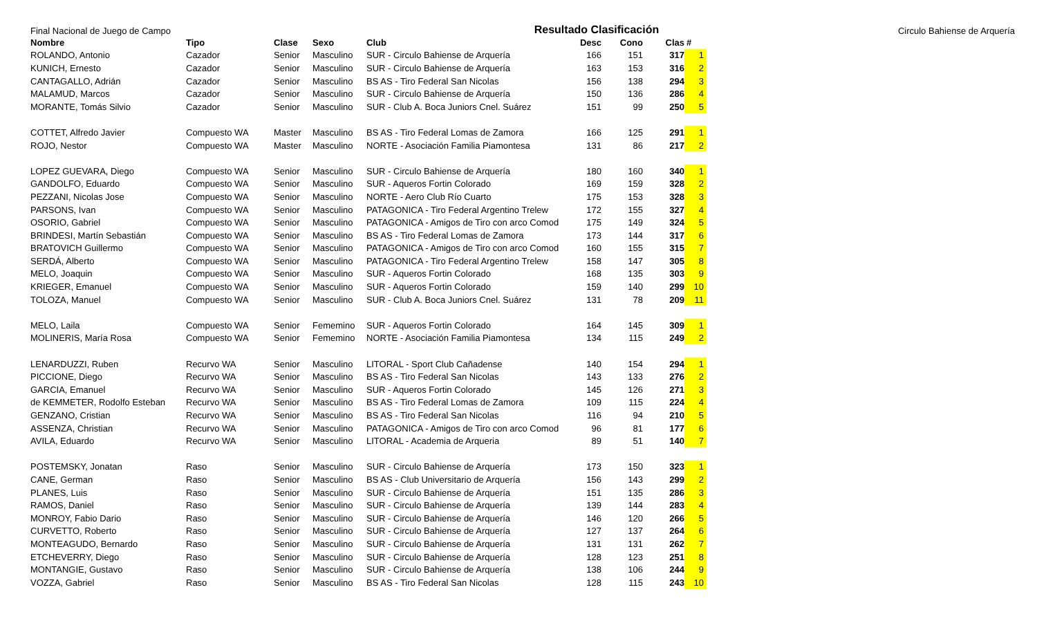Final Nacional de Juego de Campo
Resultado Clasificación
Circulo Bahiense de Arquería
| Nombre | Tipo | Clase | Sexo | Club | Desc | Cono | Clas | # |
| --- | --- | --- | --- | --- | --- | --- | --- | --- |
| ROLANDO, Antonio | Cazador | Senior | Masculino | SUR - Circulo Bahiense de Arquería | 166 | 151 | 317 | 1 |
| KUNICH, Ernesto | Cazador | Senior | Masculino | SUR - Circulo Bahiense de Arquería | 163 | 153 | 316 | 2 |
| CANTAGALLO, Adrián | Cazador | Senior | Masculino | BS AS - Tiro Federal San Nicolas | 156 | 138 | 294 | 3 |
| MALAMUD, Marcos | Cazador | Senior | Masculino | SUR - Circulo Bahiense de Arquería | 150 | 136 | 286 | 4 |
| MORANTE, Tomás Silvio | Cazador | Senior | Masculino | SUR - Club A. Boca Juniors Cnel. Suárez | 151 | 99 | 250 | 5 |
| COTTET, Alfredo Javier | Compuesto WA | Master | Masculino | BS AS - Tiro Federal Lomas de Zamora | 166 | 125 | 291 | 1 |
| ROJO, Nestor | Compuesto WA | Master | Masculino | NORTE - Asociación Familia Piamontesa | 131 | 86 | 217 | 2 |
| LOPEZ GUEVARA, Diego | Compuesto WA | Senior | Masculino | SUR - Circulo Bahiense de Arquería | 180 | 160 | 340 | 1 |
| GANDOLFO, Eduardo | Compuesto WA | Senior | Masculino | SUR - Aqueros Fortin Colorado | 169 | 159 | 328 | 2 |
| PEZZANI, Nicolas Jose | Compuesto WA | Senior | Masculino | NORTE - Aero Club Río Cuarto | 175 | 153 | 328 | 3 |
| PARSONS, Ivan | Compuesto WA | Senior | Masculino | PATAGONICA - Tiro Federal Argentino Trelew | 172 | 155 | 327 | 4 |
| OSORIO, Gabriel | Compuesto WA | Senior | Masculino | PATAGONICA - Amigos de Tiro con arco Comod | 175 | 149 | 324 | 5 |
| BRINDESI, Martín Sebastián | Compuesto WA | Senior | Masculino | BS AS - Tiro Federal Lomas de Zamora | 173 | 144 | 317 | 6 |
| BRATOVICH Guillermo | Compuesto WA | Senior | Masculino | PATAGONICA - Amigos de Tiro con arco Comod | 160 | 155 | 315 | 7 |
| SERDÁ, Alberto | Compuesto WA | Senior | Masculino | PATAGONICA - Tiro Federal Argentino Trelew | 158 | 147 | 305 | 8 |
| MELO, Joaquin | Compuesto WA | Senior | Masculino | SUR - Aqueros Fortin Colorado | 168 | 135 | 303 | 9 |
| KRIEGER, Emanuel | Compuesto WA | Senior | Masculino | SUR - Aqueros Fortin Colorado | 159 | 140 | 299 | 10 |
| TOLOZA, Manuel | Compuesto WA | Senior | Masculino | SUR - Club A. Boca Juniors Cnel. Suárez | 131 | 78 | 209 | 11 |
| MELO, Laila | Compuesto WA | Senior | Fememino | SUR - Aqueros Fortin Colorado | 164 | 145 | 309 | 1 |
| MOLINERIS, María Rosa | Compuesto WA | Senior | Fememino | NORTE - Asociación Familia Piamontesa | 134 | 115 | 249 | 2 |
| LENARDUZZI, Ruben | Recurvo WA | Senior | Masculino | LITORAL - Sport Club Cañadense | 140 | 154 | 294 | 1 |
| PICCIONE, Diego | Recurvo WA | Senior | Masculino | BS AS - Tiro Federal San Nicolas | 143 | 133 | 276 | 2 |
| GARCIA, Emanuel | Recurvo WA | Senior | Masculino | SUR - Aqueros Fortin Colorado | 145 | 126 | 271 | 3 |
| de KEMMETER, Rodolfo Esteban | Recurvo WA | Senior | Masculino | BS AS - Tiro Federal Lomas de Zamora | 109 | 115 | 224 | 4 |
| GENZANO, Cristian | Recurvo WA | Senior | Masculino | BS AS - Tiro Federal San Nicolas | 116 | 94 | 210 | 5 |
| ASSENZA, Christian | Recurvo WA | Senior | Masculino | PATAGONICA - Amigos de Tiro con arco Comod | 96 | 81 | 177 | 6 |
| AVILA, Eduardo | Recurvo WA | Senior | Masculino | LITORAL - Academia de Arqueria | 89 | 51 | 140 | 7 |
| POSTEMSKY, Jonatan | Raso | Senior | Masculino | SUR - Circulo Bahiense de Arquería | 173 | 150 | 323 | 1 |
| CANE, German | Raso | Senior | Masculino | BS AS - Club Universitario de Arquería | 156 | 143 | 299 | 2 |
| PLANES, Luis | Raso | Senior | Masculino | SUR - Circulo Bahiense de Arquería | 151 | 135 | 286 | 3 |
| RAMOS, Daniel | Raso | Senior | Masculino | SUR - Circulo Bahiense de Arquería | 139 | 144 | 283 | 4 |
| MONROY, Fabio Dario | Raso | Senior | Masculino | SUR - Circulo Bahiense de Arquería | 146 | 120 | 266 | 5 |
| CURVETTO, Roberto | Raso | Senior | Masculino | SUR - Circulo Bahiense de Arquería | 127 | 137 | 264 | 6 |
| MONTEAGUDO, Bernardo | Raso | Senior | Masculino | SUR - Circulo Bahiense de Arquería | 131 | 131 | 262 | 7 |
| ETCHEVERRY, Diego | Raso | Senior | Masculino | SUR - Circulo Bahiense de Arquería | 128 | 123 | 251 | 8 |
| MONTANGIE, Gustavo | Raso | Senior | Masculino | SUR - Circulo Bahiense de Arquería | 138 | 106 | 244 | 9 |
| VOZZA, Gabriel | Raso | Senior | Masculino | BS AS - Tiro Federal San Nicolas | 128 | 115 | 243 | 10 |